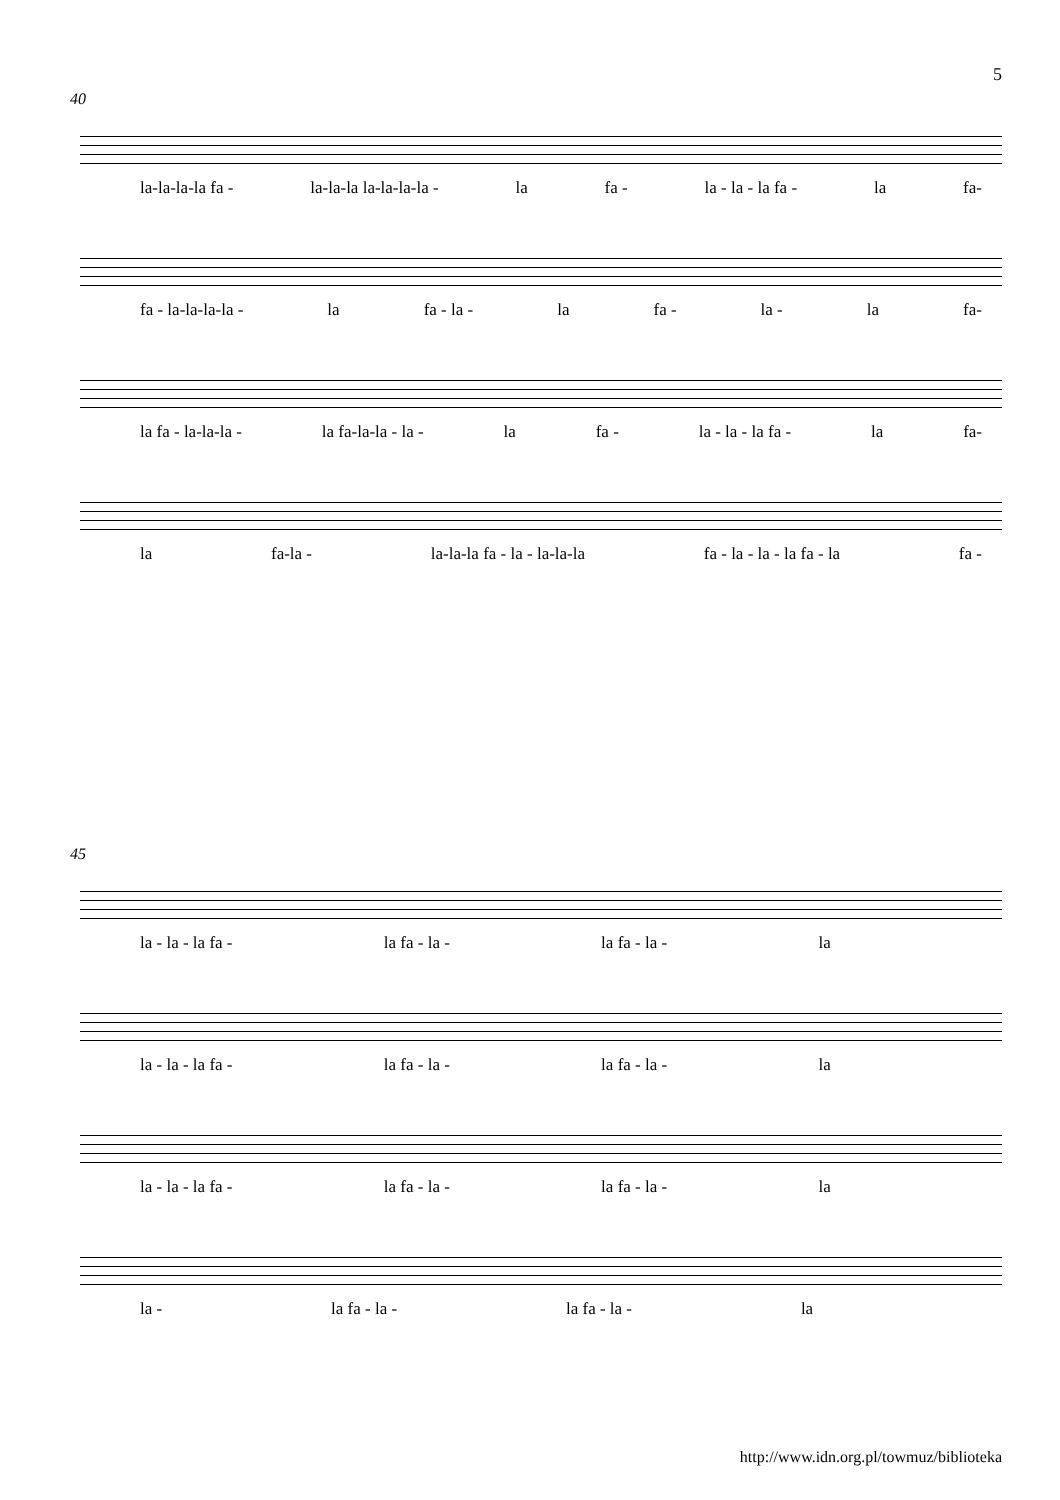5
40
la-la-la-la fa - la-la-la la-la-la-la - la fa - la - la - la fa - la fa-
fa - la-la-la-la - la fa - la - la fa - la - la fa-
la fa - la-la-la - la fa-la-la - la - la fa - la - la - la fa - la fa-
la fa-la - la-la-la fa - la - la-la-la fa - la - la - la fa - la fa -
45
la - la - la fa - la fa - la - la fa - la - la
la - la - la fa - la fa - la - la fa - la - la
la - la - la fa - la fa - la - la fa - la - la
la - la fa - la - la fa - la - la
http://www.idn.org.pl/towmuz/biblioteka